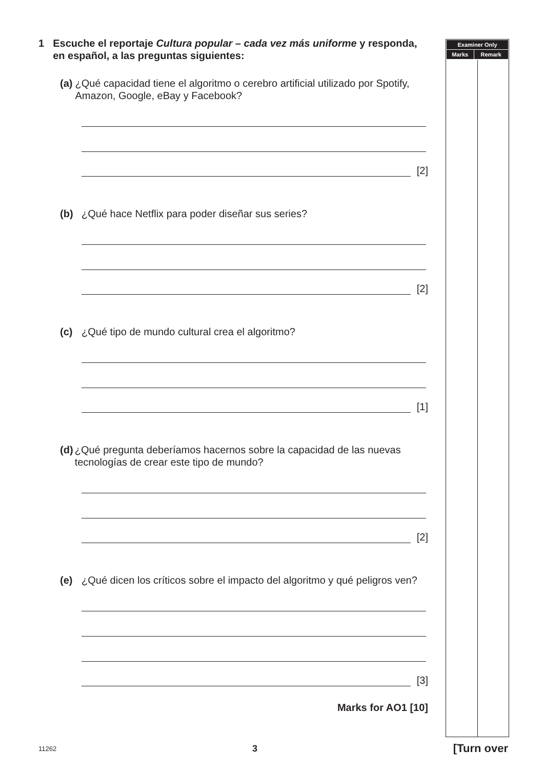1 Escuche el reportaje Cultura popular – cada vez más uniforme y responda, en español, a las preguntas siguientes:
(a) ¿Qué capacidad tiene el algoritmo o cerebro artificial utilizado por Spotify, Amazon, Google, eBay y Facebook?
[2]
(b) ¿Qué hace Netflix para poder diseñar sus series?
[2]
(c) ¿Qué tipo de mundo cultural crea el algoritmo?
[1]
(d) ¿Qué pregunta deberíamos hacernos sobre la capacidad de las nuevas tecnologías de crear este tipo de mundo?
[2]
(e) ¿Qué dicen los críticos sobre el impacto del algoritmo y qué peligros ven?
[3]
Marks for AO1 [10]
| Examiner Only | |
| --- | --- |
| Marks | Remark |
11262 3 [Turn over